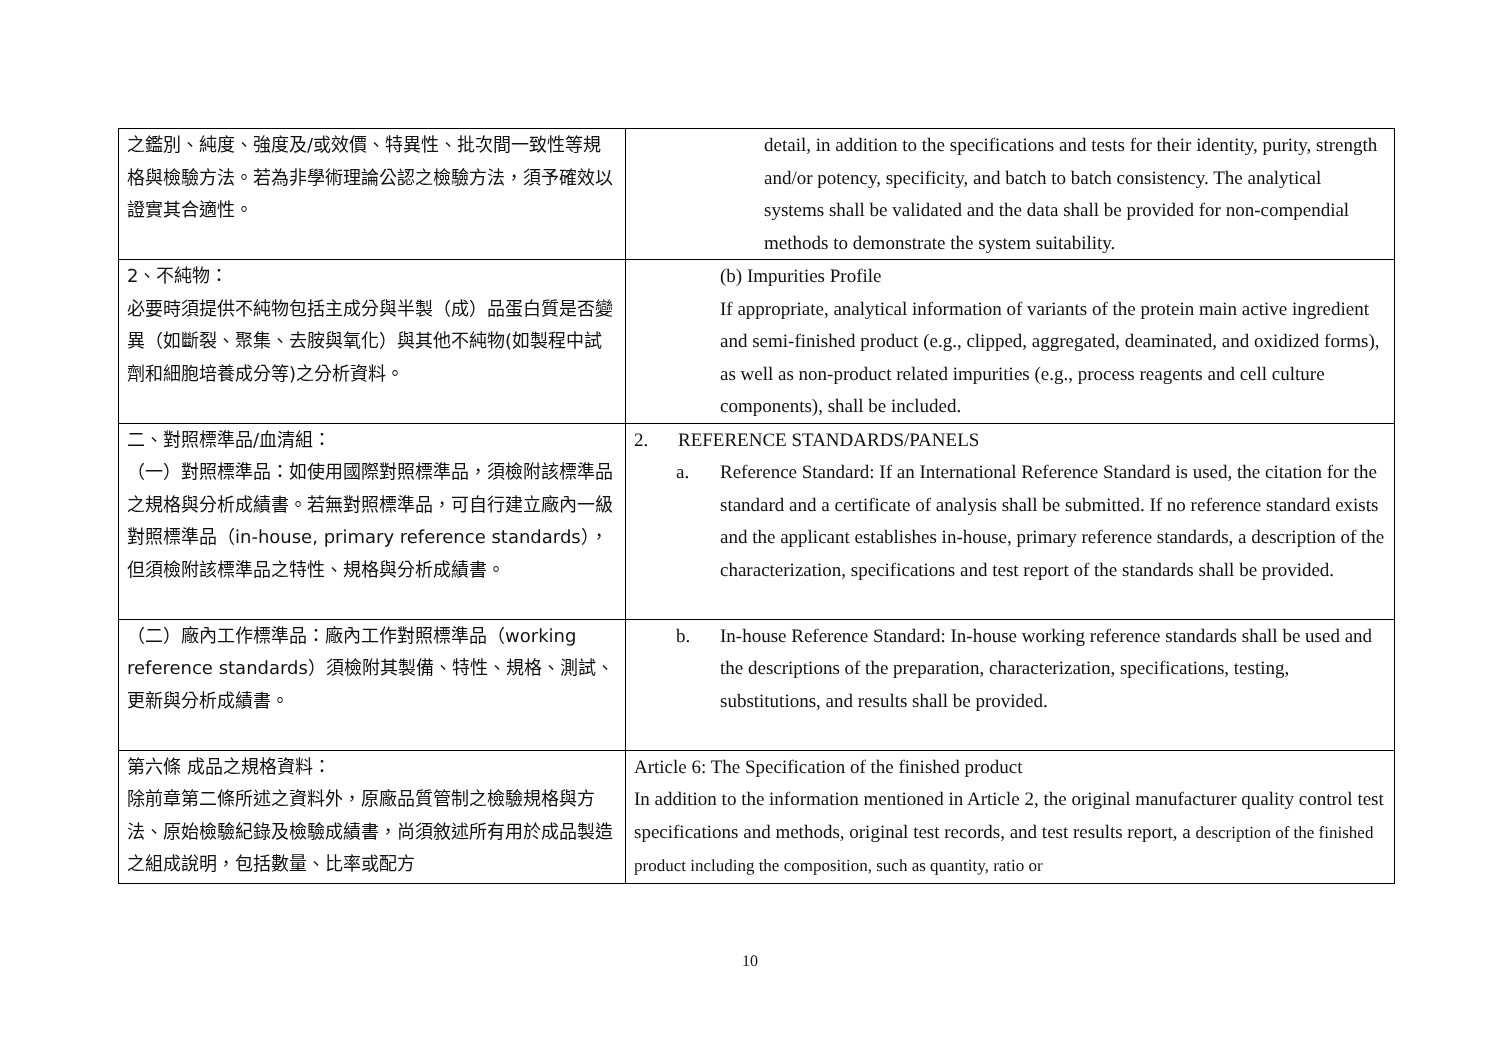| 之鑑別、純度、強度及/或效價、特異性、批次間一致性等規格與檢驗方法。若為非學術理論公認之檢驗方法，須予確效以證實其合適性。 | detail, in addition to the specifications and tests for their identity, purity, strength and/or potency, specificity, and batch to batch consistency. The analytical systems shall be validated and the data shall be provided for non-compendial methods to demonstrate the system suitability. |
| 2、不純物： 必要時須提供不純物包括主成分與半製（成）品蛋白質是否變異（如斷裂、聚集、去胺與氧化）與其他不純物(如製程中試劑和細胞培養成分等)之分析資料。 | (b) Impurities Profile If appropriate, analytical information of variants of the protein main active ingredient and semi-finished product (e.g., clipped, aggregated, deaminated, and oxidized forms), as well as non-product related impurities (e.g., process reagents and cell culture components), shall be included. |
| 二、對照標準品/血清組： （一）對照標準品：如使用國際對照標準品，須檢附該標準品之規格與分析成績書。若無對照標準品，可自行建立廠內一級對照標準品（in-house, primary reference standards），但須檢附該標準品之特性、規格與分析成績書。 | 2. REFERENCE STANDARDS/PANELS a. Reference Standard: If an International Reference Standard is used, the citation for the standard and a certificate of analysis shall be submitted. If no reference standard exists and the applicant establishes in-house, primary reference standards, a description of the characterization, specifications and test report of the standards shall be provided. |
| （二）廠內工作標準品：廠內工作對照標準品（working reference standards）須檢附其製備、特性、規格、測試、更新與分析成績書。 | b. In-house Reference Standard: In-house working reference standards shall be used and the descriptions of the preparation, characterization, specifications, testing, substitutions, and results shall be provided. |
| 第六條 成品之規格資料： 除前章第二條所述之資料外，原廠品質管制之檢驗規格與方法、原始檢驗紀錄及檢驗成績書，尚須敘述所有用於成品製造之組成說明，包括數量、比率或配方 | Article 6: The Specification of the finished product In addition to the information mentioned in Article 2, the original manufacturer quality control test specifications and methods, original test records, and test results report, a description of the finished product including the composition, such as quantity, ratio or |
10